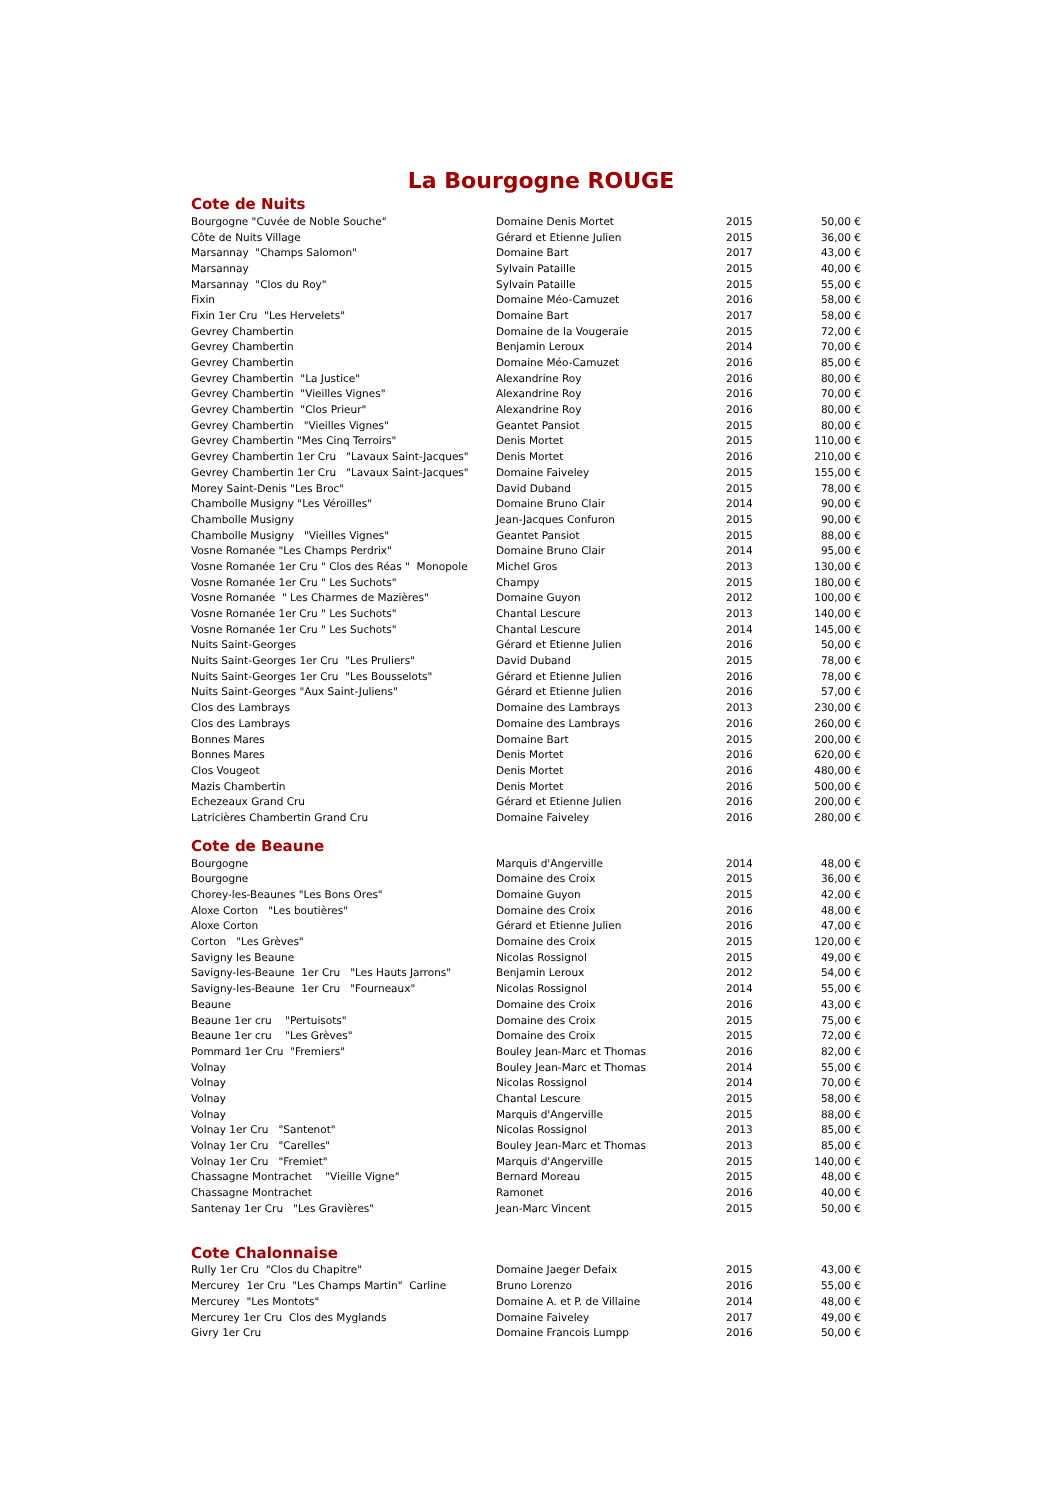La Bourgogne ROUGE
Cote de Nuits
| Bourgogne "Cuvée de Noble Souche" | Domaine Denis Mortet | 2015 | 50,00 € |
| Côte de Nuits Village | Gérard et Etienne Julien | 2015 | 36,00 € |
| Marsannay "Champs Salomon" | Domaine Bart | 2017 | 43,00 € |
| Marsannay | Sylvain Pataille | 2015 | 40,00 € |
| Marsannay "Clos du Roy" | Sylvain Pataille | 2015 | 55,00 € |
| Fixin | Domaine Méo-Camuzet | 2016 | 58,00 € |
| Fixin 1er Cru "Les Hervelets" | Domaine Bart | 2017 | 58,00 € |
| Gevrey Chambertin | Domaine de la Vougeraie | 2015 | 72,00 € |
| Gevrey Chambertin | Benjamin Leroux | 2014 | 70,00 € |
| Gevrey Chambertin | Domaine Méo-Camuzet | 2016 | 85,00 € |
| Gevrey Chambertin "La Justice" | Alexandrine Roy | 2016 | 80,00 € |
| Gevrey Chambertin "Vieilles Vignes" | Alexandrine Roy | 2016 | 70,00 € |
| Gevrey Chambertin "Clos Prieur" | Alexandrine Roy | 2016 | 80,00 € |
| Gevrey Chambertin "Vieilles Vignes" | Geantet Pansiot | 2015 | 80,00 € |
| Gevrey Chambertin "Mes Cinq Terroirs" | Denis Mortet | 2015 | 110,00 € |
| Gevrey Chambertin 1er Cru "Lavaux Saint-Jacques" | Denis Mortet | 2016 | 210,00 € |
| Gevrey Chambertin 1er Cru "Lavaux Saint-Jacques" | Domaine Faiveley | 2015 | 155,00 € |
| Morey Saint-Denis "Les Broc" | David Duband | 2015 | 78,00 € |
| Chambolle Musigny "Les Véroilles" | Domaine Bruno Clair | 2014 | 90,00 € |
| Chambolle Musigny | Jean-Jacques Confuron | 2015 | 90,00 € |
| Chambolle Musigny "Vieilles Vignes" | Geantet Pansiot | 2015 | 88,00 € |
| Vosne Romanée "Les Champs Perdrix" | Domaine Bruno Clair | 2014 | 95,00 € |
| Vosne Romanée 1er Cru " Clos des Réas " Monopole | Michel Gros | 2013 | 130,00 € |
| Vosne Romanée 1er Cru " Les Suchots" | Champy | 2015 | 180,00 € |
| Vosne Romanée " Les Charmes de Mazières" | Domaine Guyon | 2012 | 100,00 € |
| Vosne Romanée 1er Cru " Les Suchots" | Chantal Lescure | 2013 | 140,00 € |
| Vosne Romanée 1er Cru " Les Suchots" | Chantal Lescure | 2014 | 145,00 € |
| Nuits Saint-Georges | Gérard et Etienne Julien | 2016 | 50,00 € |
| Nuits Saint-Georges 1er Cru "Les Pruliers" | David Duband | 2015 | 78,00 € |
| Nuits Saint-Georges 1er Cru "Les Bousselots" | Gérard et Etienne Julien | 2016 | 78,00 € |
| Nuits Saint-Georges "Aux Saint-Juliens" | Gérard et Etienne Julien | 2016 | 57,00 € |
| Clos des Lambrays | Domaine des Lambrays | 2013 | 230,00 € |
| Clos des Lambrays | Domaine des Lambrays | 2016 | 260,00 € |
| Bonnes Mares | Domaine Bart | 2015 | 200,00 € |
| Bonnes Mares | Denis Mortet | 2016 | 620,00 € |
| Clos Vougeot | Denis Mortet | 2016 | 480,00 € |
| Mazis Chambertin | Denis Mortet | 2016 | 500,00 € |
| Echezeaux Grand Cru | Gérard et Etienne Julien | 2016 | 200,00 € |
| Latricières Chambertin Grand Cru | Domaine Faiveley | 2016 | 280,00 € |
Cote de Beaune
| Bourgogne | Marquis d'Angerville | 2014 | 48,00 € |
| Bourgogne | Domaine des Croix | 2015 | 36,00 € |
| Chorey-les-Beaunes "Les Bons Ores" | Domaine Guyon | 2015 | 42,00 € |
| Aloxe Corton "Les boutières" | Domaine des Croix | 2016 | 48,00 € |
| Aloxe Corton | Gérard et Etienne Julien | 2016 | 47,00 € |
| Corton "Les Grèves" | Domaine des Croix | 2015 | 120,00 € |
| Savigny les Beaune | Nicolas Rossignol | 2015 | 49,00 € |
| Savigny-les-Beaune 1er Cru "Les Hauts Jarrons" | Benjamin Leroux | 2012 | 54,00 € |
| Savigny-les-Beaune 1er Cru "Fourneaux" | Nicolas Rossignol | 2014 | 55,00 € |
| Beaune | Domaine des Croix | 2016 | 43,00 € |
| Beaune 1er cru "Pertuisots" | Domaine des Croix | 2015 | 75,00 € |
| Beaune 1er cru "Les Grèves" | Domaine des Croix | 2015 | 72,00 € |
| Pommard 1er Cru "Fremiers" | Bouley Jean-Marc et Thomas | 2016 | 82,00 € |
| Volnay | Bouley Jean-Marc et Thomas | 2014 | 55,00 € |
| Volnay | Nicolas Rossignol | 2014 | 70,00 € |
| Volnay | Chantal Lescure | 2015 | 58,00 € |
| Volnay | Marquis d'Angerville | 2015 | 88,00 € |
| Volnay 1er Cru "Santenot" | Nicolas Rossignol | 2013 | 85,00 € |
| Volnay 1er Cru "Carelles" | Bouley Jean-Marc et Thomas | 2013 | 85,00 € |
| Volnay 1er Cru "Fremiet" | Marquis d'Angerville | 2015 | 140,00 € |
| Chassagne Montrachet "Vieille Vigne" | Bernard Moreau | 2015 | 48,00 € |
| Chassagne Montrachet | Ramonet | 2016 | 40,00 € |
| Santenay 1er Cru "Les Gravières" | Jean-Marc Vincent | 2015 | 50,00 € |
Cote Chalonnaise
| Rully 1er Cru "Clos du Chapitre" | Domaine Jaeger Defaix | 2015 | 43,00 € |
| Mercurey 1er Cru "Les Champs Martin" Carline | Bruno Lorenzo | 2016 | 55,00 € |
| Mercurey "Les Montots" | Domaine A. et P. de Villaine | 2014 | 48,00 € |
| Mercurey 1er Cru Clos des Myglands | Domaine Faiveley | 2017 | 49,00 € |
| Givry 1er Cru | Domaine Francois Lumpp | 2016 | 50,00 € |